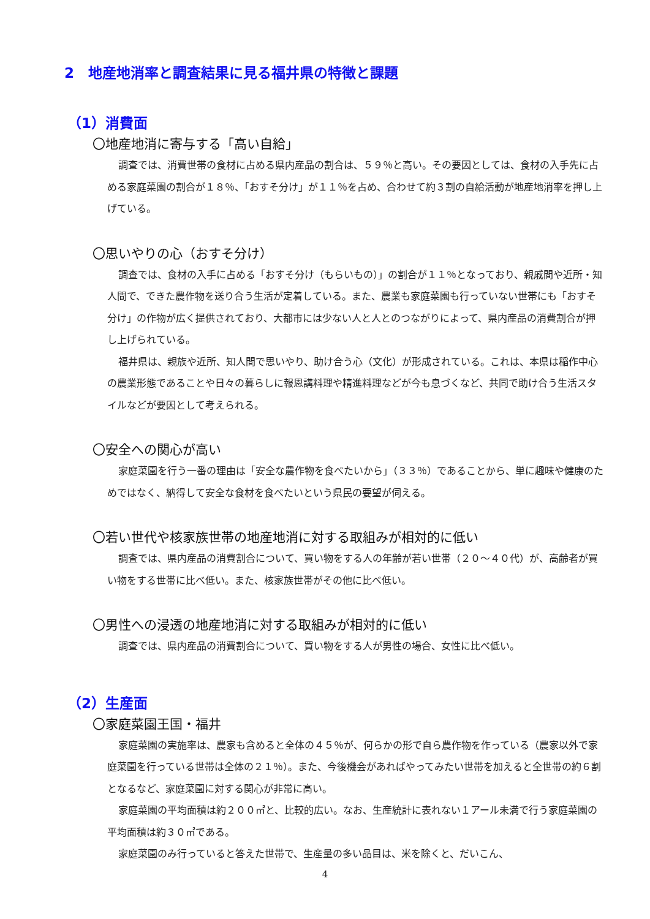2　地産地消率と調査結果に見る福井県の特徴と課題
（1）消費面
〇地産地消に寄与する「高い自給」
調査では、消費世帯の食材に占める県内産品の割合は、５９％と高い。その要因としては、食材の入手先に占める家庭菜園の割合が１８％、「おすそ分け」が１１％を占め、合わせて約３割の自給活動が地産地消率を押し上げている。
〇思いやりの心（おすそ分け）
調査では、食材の入手に占める「おすそ分け（もらいもの）」の割合が１１％となっており、親戚間や近所・知人間で、できた農作物を送り合う生活が定着している。また、農業も家庭菜園も行っていない世帯にも「おすそ分け」の作物が広く提供されており、大都市には少ない人と人とのつながりによって、県内産品の消費割合が押し上げられている。
福井県は、親族や近所、知人間で思いやり、助け合う心（文化）が形成されている。これは、本県は稲作中心の農業形態であることや日々の暮らしに報恩講料理や精進料理などが今も息づくなど、共同で助け合う生活スタイルなどが要因として考えられる。
〇安全への関心が高い
家庭菜園を行う一番の理由は「安全な農作物を食べたいから」（３３％）であることから、単に趣味や健康のためではなく、納得して安全な食材を食べたいという県民の要望が伺える。
〇若い世代や核家族世帯の地産地消に対する取組みが相対的に低い
調査では、県内産品の消費割合について、買い物をする人の年齢が若い世帯（２０～４０代）が、高齢者が買い物をする世帯に比べ低い。また、核家族世帯がその他に比べ低い。
〇男性への浸透の地産地消に対する取組みが相対的に低い
調査では、県内産品の消費割合について、買い物をする人が男性の場合、女性に比べ低い。
（2）生産面
〇家庭菜園王国・福井
家庭菜園の実施率は、農家も含めると全体の４５％が、何らかの形で自ら農作物を作っている（農家以外で家庭菜園を行っている世帯は全体の２１％）。また、今後機会があればやってみたい世帯を加えると全世帯の約６割となるなど、家庭菜園に対する関心が非常に高い。
家庭菜園の平均面積は約２００㎡と、比較的広い。なお、生産統計に表れない１アール未満で行う家庭菜園の平均面積は約３０㎡である。
家庭菜園のみ行っていると答えた世帯で、生産量の多い品目は、米を除くと、だいこん、
4